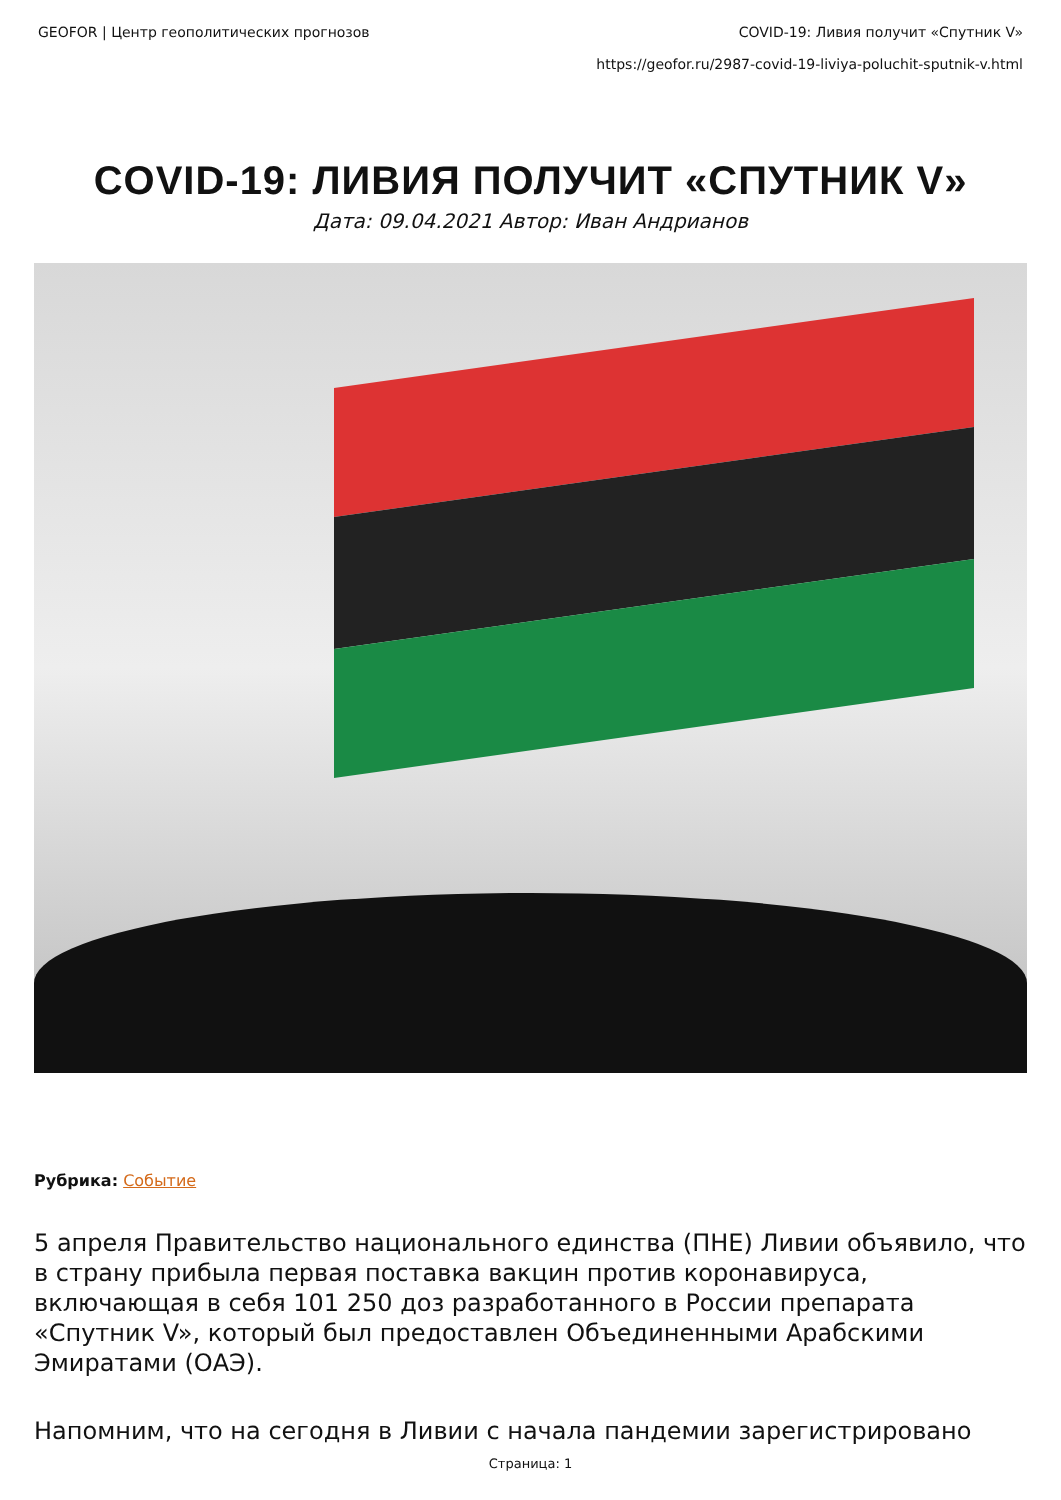GEOFOR | Центр геополитических прогнозов COVID-19: Ливия получит «Спутник V»
https://geofor.ru/2987-covid-19-liviya-poluchit-sputnik-v.html
COVID-19: ЛИВИЯ ПОЛУЧИТ «СПУТНИК V»
Дата: 09.04.2021 Автор: Иван Андрианов
Рубрика: Событие
5 апреля Правительство национального единства (ПНЕ) Ливии объявило, что в страну прибыла первая поставка вакцин против коронавируса, включающая в себя 101 250 доз разработанного в России препарата «Спутник V», который был предоставлен Объединенными Арабскими Эмиратами (ОАЭ).
Напомним, что на сегодня в Ливии с начала пандемии зарегистрировано
Страница: 1